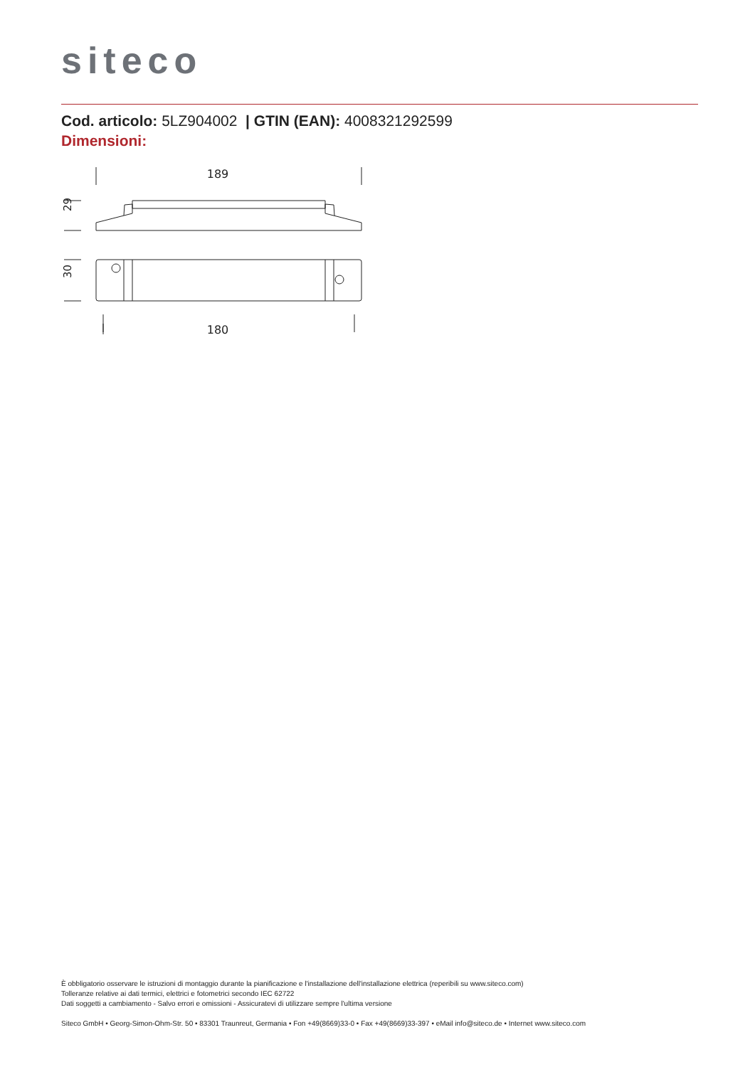siteco
Cod. articolo: 5LZ904002 | GTIN (EAN): 4008321292599
Dimensioni:
189
29
30
180
È obbligatorio osservare le istruzioni di montaggio durante la pianificazione e l'installazione dell'installazione elettrica (reperibili su www.siteco.com)
Tolleranze relative ai dati termici, elettrici e fotometrici secondo IEC 62722
Dati soggetti a cambiamento - Salvo errori e omissioni - Assicuratevi di utilizzare sempre l'ultima versione
Siteco GmbH • Georg-Simon-Ohm-Str. 50 • 83301 Traunreut, Germania • Fon +49(8669)33-0 • Fax +49(8669)33-397 • eMail info@siteco.de • Internet www.siteco.com